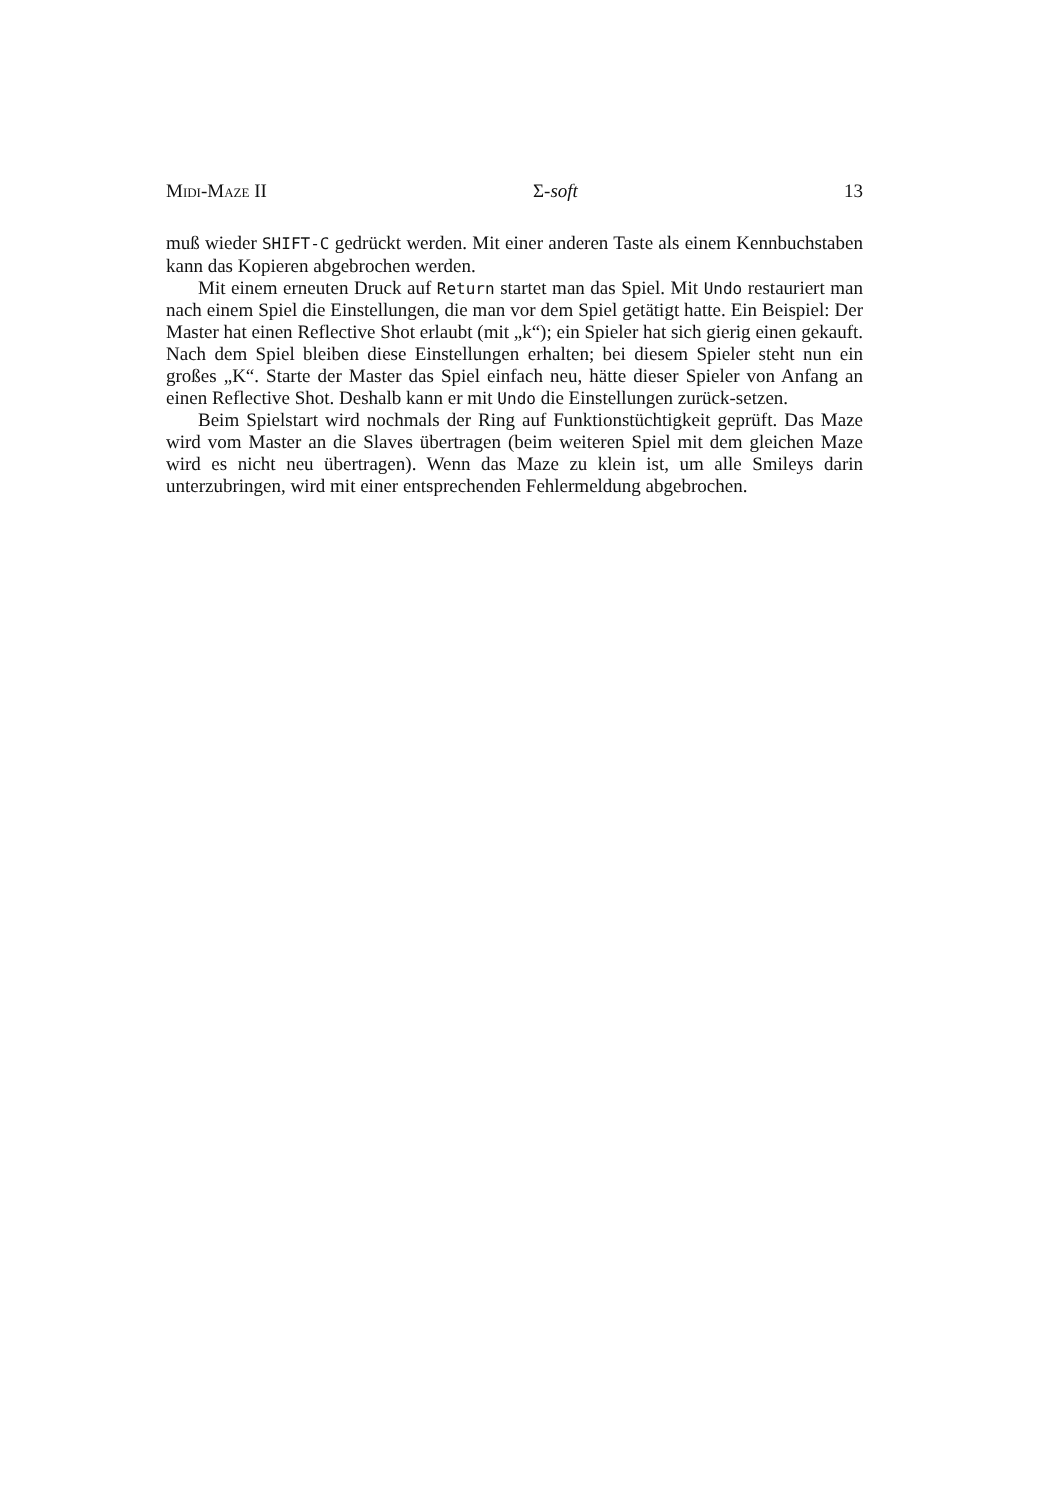Midi-Maze II Σ-soft 13
muß wieder SHIFT-C gedrückt werden. Mit einer anderen Taste als einem Kennbuchstaben kann das Kopieren abgebrochen werden.
Mit einem erneuten Druck auf Return startet man das Spiel. Mit Undo restauriert man nach einem Spiel die Einstellungen, die man vor dem Spiel getätigt hatte. Ein Beispiel: Der Master hat einen Reflective Shot erlaubt (mit „k“); ein Spieler hat sich gierig einen gekauft. Nach dem Spiel bleiben diese Einstellungen erhalten; bei diesem Spieler steht nun ein großes „K“. Starte der Master das Spiel einfach neu, hätte dieser Spieler von Anfang an einen Reflective Shot. Deshalb kann er mit Undo die Einstellungen zurück-setzen.
Beim Spielstart wird nochmals der Ring auf Funktionstüchtigkeit geprüft. Das Maze wird vom Master an die Slaves übertragen (beim weiteren Spiel mit dem gleichen Maze wird es nicht neu übertragen). Wenn das Maze zu klein ist, um alle Smileys darin unterzubringen, wird mit einer entsprechenden Fehlermeldung abgebrochen.